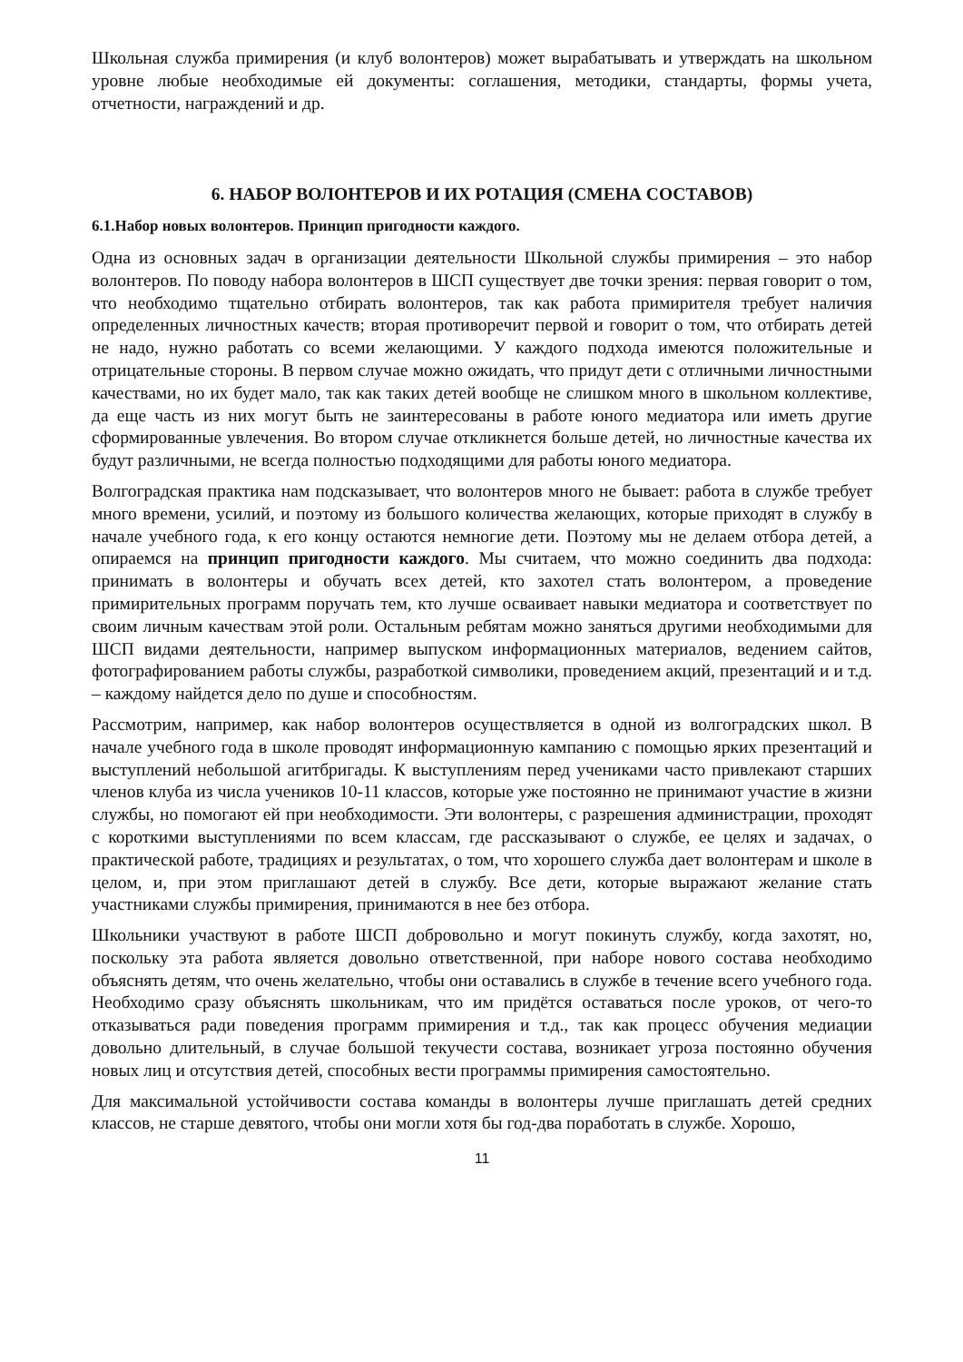Школьная служба примирения (и клуб волонтеров) может вырабатывать и утверждать на школьном уровне любые необходимые ей документы: соглашения, методики, стандарты, формы учета, отчетности, награждений и др.
6. НАБОР ВОЛОНТЕРОВ И ИХ РОТАЦИЯ (СМЕНА СОСТАВОВ)
6.1.Набор новых волонтеров. Принцип пригодности каждого.
Одна из основных задач в организации деятельности Школьной службы примирения – это набор волонтеров. По поводу набора волонтеров в ШСП существует две точки зрения: первая говорит о том, что необходимо тщательно отбирать волонтеров, так как работа примирителя требует наличия определенных личностных качеств; вторая противоречит первой и говорит о том, что отбирать детей не надо, нужно работать со всеми желающими. У каждого подхода имеются положительные и отрицательные стороны. В первом случае можно ожидать, что придут дети с отличными личностными качествами, но их будет мало, так как таких детей вообще не слишком много в школьном коллективе, да еще часть из них могут быть не заинтересованы в работе юного медиатора или иметь другие сформированные увлечения. Во втором случае откликнется больше детей, но личностные качества их будут различными, не всегда полностью подходящими для работы юного медиатора.
Волгоградская практика нам подсказывает, что волонтеров много не бывает: работа в службе требует много времени, усилий, и поэтому из большого количества желающих, которые приходят в службу в начале учебного года, к его концу остаются немногие дети. Поэтому мы не делаем отбора детей, а опираемся на принцип пригодности каждого. Мы считаем, что можно соединить два подхода: принимать в волонтеры и обучать всех детей, кто захотел стать волонтером, а проведение примирительных программ поручать тем, кто лучше осваивает навыки медиатора и соответствует по своим личным качествам этой роли. Остальным ребятам можно заняться другими необходимыми для ШСП видами деятельности, например выпуском информационных материалов, ведением сайтов, фотографированием работы службы, разработкой символики, проведением акций, презентаций и и т.д. – каждому найдется дело по душе и способностям.
Рассмотрим, например, как набор волонтеров осуществляется в одной из волгоградских школ. В начале учебного года в школе проводят информационную кампанию с помощью ярких презентаций и выступлений небольшой агитбригады. К выступлениям перед учениками часто привлекают старших членов клуба из числа учеников 10-11 классов, которые уже постоянно не принимают участие в жизни службы, но помогают ей при необходимости. Эти волонтеры, с разрешения администрации, проходят с короткими выступлениями по всем классам, где рассказывают о службе, ее целях и задачах, о практической работе, традициях и результатах, о том, что хорошего служба дает волонтерам и школе в целом, и, при этом приглашают детей в службу. Все дети, которые выражают желание стать участниками службы примирения, принимаются в нее без отбора.
Школьники участвуют в работе ШСП добровольно и могут покинуть службу, когда захотят, но, поскольку эта работа является довольно ответственной, при наборе нового состава необходимо объяснять детям, что очень желательно, чтобы они оставались в службе в течение всего учебного года. Необходимо сразу объяснять школьникам, что им придётся оставаться после уроков, от чего-то отказываться ради поведения программ примирения и т.д., так как процесс обучения медиации довольно длительный, в случае большой текучести состава, возникает угроза постоянно обучения новых лиц и отсутствия детей, способных вести программы примирения самостоятельно.
Для максимальной устойчивости состава команды в волонтеры лучше приглашать детей средних классов, не старше девятого, чтобы они могли хотя бы год-два поработать в службе. Хорошо,
11